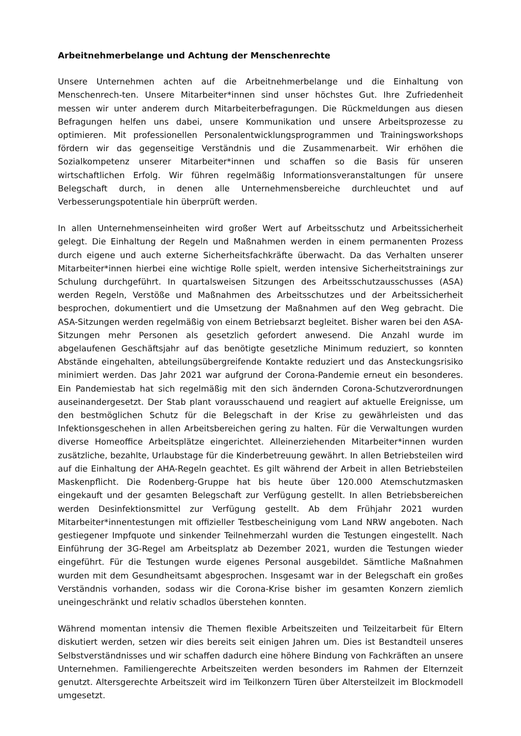Arbeitnehmerbelange und Achtung der Menschenrechte
Unsere Unternehmen achten auf die Arbeitnehmerbelange und die Einhaltung von Menschenrech-ten. Unsere Mitarbeiter*innen sind unser höchstes Gut. Ihre Zufriedenheit messen wir unter anderem durch Mitarbeiterbefragungen. Die Rückmeldungen aus diesen Befragungen helfen uns dabei, unsere Kommunikation und unsere Arbeitsprozesse zu optimieren. Mit professionellen Personalentwicklungsprogrammen und Trainingsworkshops fördern wir das gegenseitige Verständnis und die Zusammenarbeit. Wir erhöhen die Sozialkompetenz unserer Mitarbeiter*innen und schaffen so die Basis für unseren wirtschaftlichen Erfolg. Wir führen regelmäßig Informationsveranstaltungen für unsere Belegschaft durch, in denen alle Unternehmensbereiche durchleuchtet und auf Verbesserungspotentiale hin überprüft werden.
In allen Unternehmenseinheiten wird großer Wert auf Arbeitsschutz und Arbeitssicherheit gelegt. Die Einhaltung der Regeln und Maßnahmen werden in einem permanenten Prozess durch eigene und auch externe Sicherheitsfachkräfte überwacht. Da das Verhalten unserer Mitarbeiter*innen hierbei eine wichtige Rolle spielt, werden intensive Sicherheitstrainings zur Schulung durchgeführt. In quartalsweisen Sitzungen des Arbeitsschutzausschusses (ASA) werden Regeln, Verstöße und Maßnahmen des Arbeitsschutzes und der Arbeitssicherheit besprochen, dokumentiert und die Umsetzung der Maßnahmen auf den Weg gebracht. Die ASA-Sitzungen werden regelmäßig von einem Betriebsarzt begleitet. Bisher waren bei den ASA-Sitzungen mehr Personen als gesetzlich gefordert anwesend. Die Anzahl wurde im abgelaufenen Geschäftsjahr auf das benötigte gesetzliche Minimum reduziert, so konnten Abstände eingehalten, abteilungsübergreifende Kontakte reduziert und das Ansteckungsrisiko minimiert werden. Das Jahr 2021 war aufgrund der Corona-Pandemie erneut ein besonderes. Ein Pandemiestab hat sich regelmäßig mit den sich ändernden Corona-Schutzverordnungen auseinandergesetzt. Der Stab plant vorausschauend und reagiert auf aktuelle Ereignisse, um den bestmöglichen Schutz für die Belegschaft in der Krise zu gewährleisten und das Infektionsgeschehen in allen Arbeitsbereichen gering zu halten. Für die Verwaltungen wurden diverse Homeoffice Arbeitsplätze eingerichtet. Alleinerziehenden Mitarbeiter*innen wurden zusätzliche, bezahlte, Urlaubstage für die Kinderbetreuung gewährt. In allen Betriebsteilen wird auf die Einhaltung der AHA-Regeln geachtet. Es gilt während der Arbeit in allen Betriebsteilen Maskenpflicht. Die Rodenberg-Gruppe hat bis heute über 120.000 Atemschutzmasken eingekauft und der gesamten Belegschaft zur Verfügung gestellt. In allen Betriebsbereichen werden Desinfektionsmittel zur Verfügung gestellt. Ab dem Frühjahr 2021 wurden Mitarbeiter*innentestungen mit offizieller Testbescheinigung vom Land NRW angeboten. Nach gestiegener Impfquote und sinkender Teilnehmerzahl wurden die Testungen eingestellt. Nach Einführung der 3G-Regel am Arbeitsplatz ab Dezember 2021, wurden die Testungen wieder eingeführt. Für die Testungen wurde eigenes Personal ausgebildet. Sämtliche Maßnahmen wurden mit dem Gesundheitsamt abgesprochen. Insgesamt war in der Belegschaft ein großes Verständnis vorhanden, sodass wir die Corona-Krise bisher im gesamten Konzern ziemlich uneingeschränkt und relativ schadlos überstehen konnten.
Während momentan intensiv die Themen flexible Arbeitszeiten und Teilzeitarbeit für Eltern diskutiert werden, setzen wir dies bereits seit einigen Jahren um. Dies ist Bestandteil unseres Selbstverständnisses und wir schaffen dadurch eine höhere Bindung von Fachkräften an unsere Unternehmen. Familiengerechte Arbeitszeiten werden besonders im Rahmen der Elternzeit genutzt. Altersgerechte Arbeitszeit wird im Teilkonzern Türen über Altersteilzeit im Blockmodell umgesetzt.